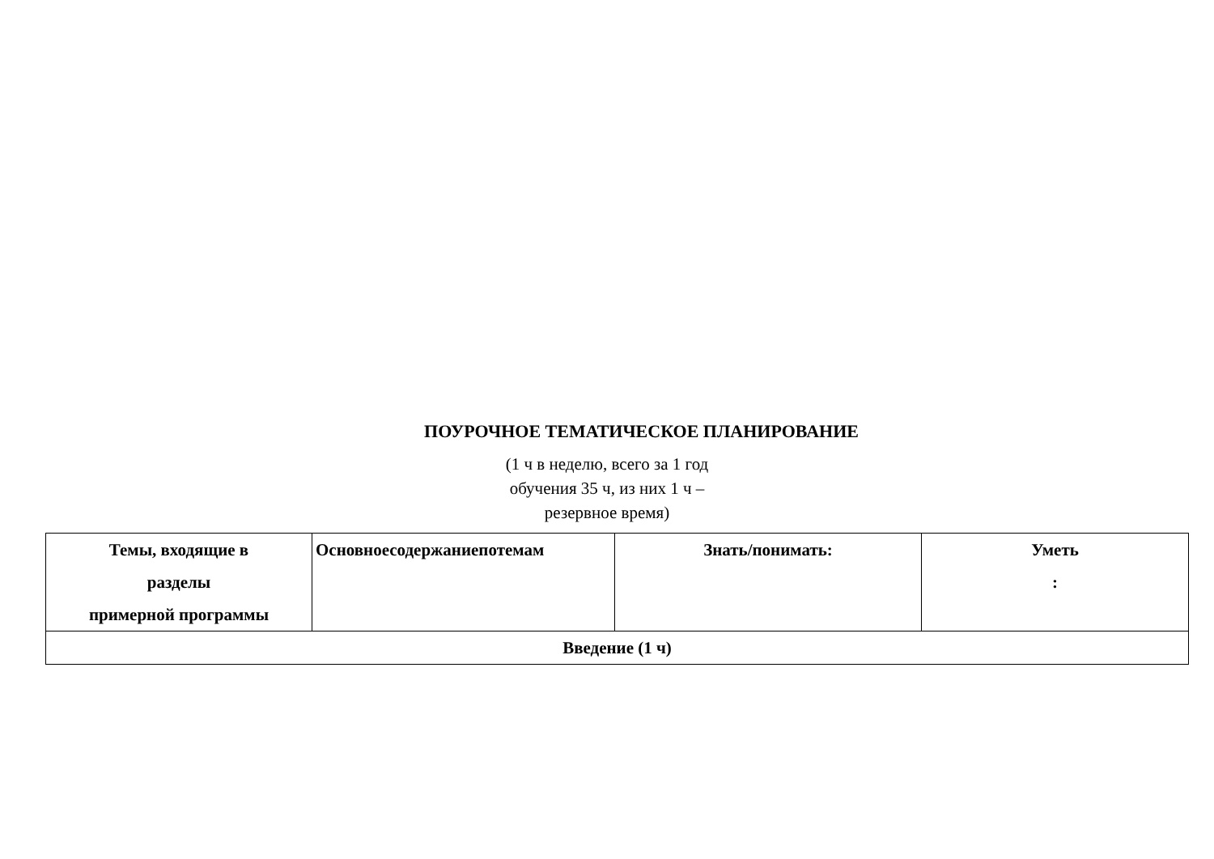ПОУРОЧНОЕ ТЕМАТИЧЕСКОЕ ПЛАНИРОВАНИЕ
(1 ч в неделю, всего за 1 год
обучения 35 ч, из них 1 ч –
резервное время)
| Темы, входящие в разделы примерной программы | Основноесодержаниепотемам | Знать/понимать: | Уметь : |
| --- | --- | --- | --- |
| Введение (1 ч) | | | |